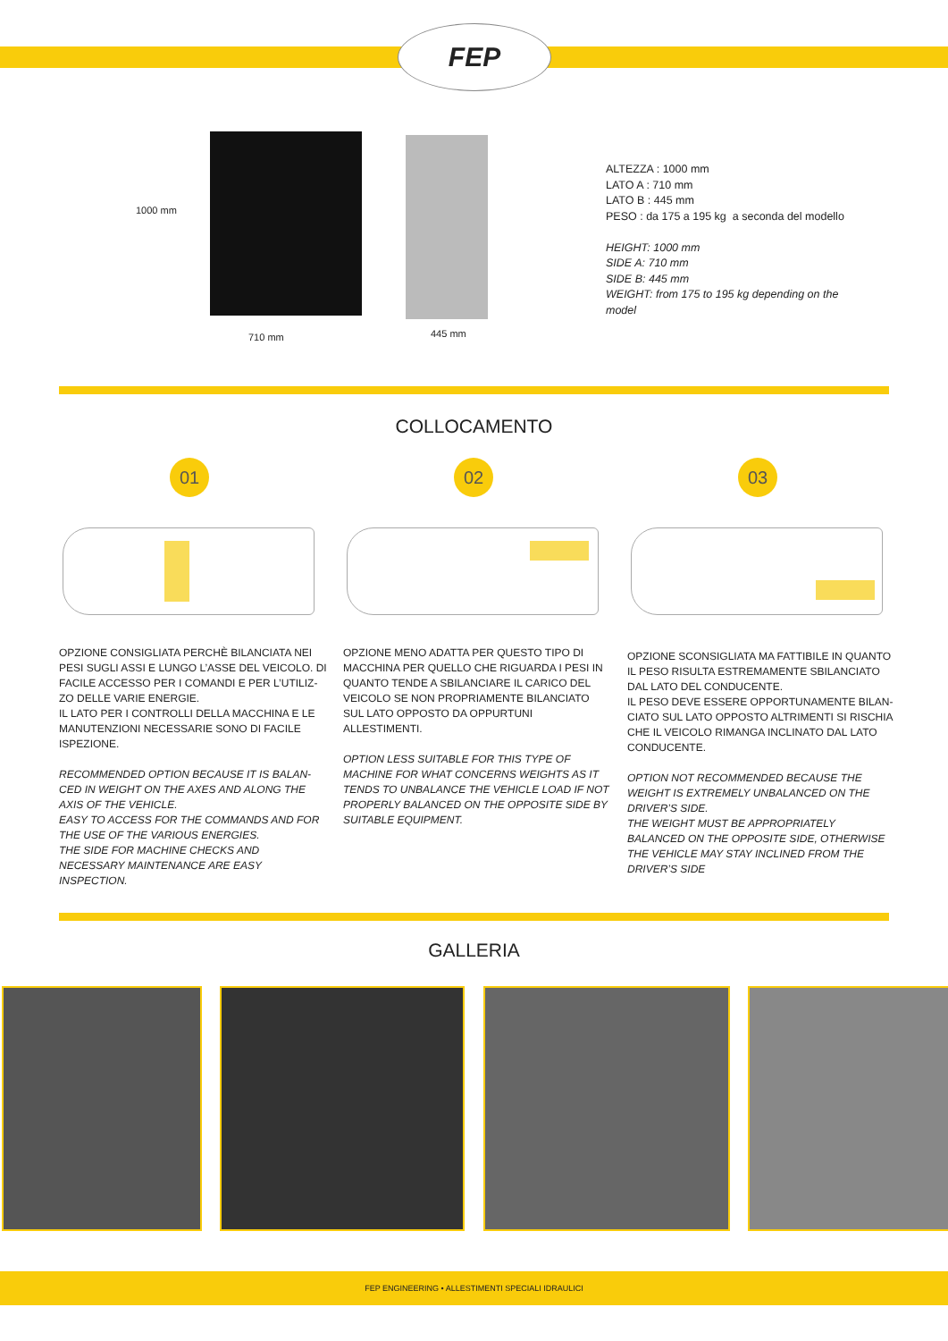FEP
1000 mm
710 mm 445 mm
ALTEZZA : 1000 mm
LATO A : 710 mm
LATO B : 445 mm
PESO : da 175 a 195 kg a seconda del modello
HEIGHT: 1000 mm
SIDE A: 710 mm
SIDE B: 445 mm
WEIGHT: from 175 to 195 kg depending on the
model
COLLOCAMENTO
01 02 03
OPZIONE CONSIGLIATA PERCHÈ BILANCIATA NEI PESI SUGLI ASSI E LUNGO L’ASSE DEL VEICOLO. DI FACILE ACCESSO PER I COMANDI E PER L’UTILIZ-ZO DELLE VARIE ENERGIE.
IL LATO PER I CONTROLLI DELLA MACCHINA E LE MANUTENZIONI NECESSARIE SONO DI FACILE ISPEZIONE.
RECOMMENDED OPTION BECAUSE IT IS BALAN-CED IN WEIGHT ON THE AXES AND ALONG THE AXIS OF THE VEHICLE.
EASY TO ACCESS FOR THE COMMANDS AND FOR THE USE OF THE VARIOUS ENERGIES.
THE SIDE FOR MACHINE CHECKS AND NECESSARY MAINTENANCE ARE EASY INSPECTION.
OPZIONE MENO ADATTA PER QUESTO TIPO DI MACCHINA PER QUELLO CHE RIGUARDA I PESI IN QUANTO TENDE A SBILANCIARE IL CARICO DEL VEICOLO SE NON PROPRIAMENTE BILANCIATO SUL LATO OPPOSTO DA OPPURTUNI ALLESTIMENTI.
OPTION LESS SUITABLE FOR THIS TYPE OF MACHINE FOR WHAT CONCERNS WEIGHTS AS IT TENDS TO UNBALANCE THE VEHICLE LOAD IF NOT PROPERLY BALANCED ON THE OPPOSITE SIDE BY SUITABLE EQUIPMENT.
OPZIONE SCONSIGLIATA MA FATTIBILE IN QUANTO IL PESO RISULTA ESTREMAMENTE SBILANCIATO DAL LATO DEL CONDUCENTE.
IL PESO DEVE ESSERE OPPORTUNAMENTE BILAN-CIATO SUL LATO OPPOSTO ALTRIMENTI SI RISCHIA CHE IL VEICOLO RIMANGA INCLINATO DAL LATO CONDUCENTE.
OPTION NOT RECOMMENDED BECAUSE THE WEIGHT IS EXTREMELY UNBALANCED ON THE DRIVER’S SIDE.
THE WEIGHT MUST BE APPROPRIATELY BALANCED ON THE OPPOSITE SIDE, OTHERWISE THE VEHICLE MAY STAY INCLINED FROM THE DRIVER’S SIDE
GALLERIA
FEP ENGINEERING • ALLESTIMENTI SPECIALI IDRAULICI